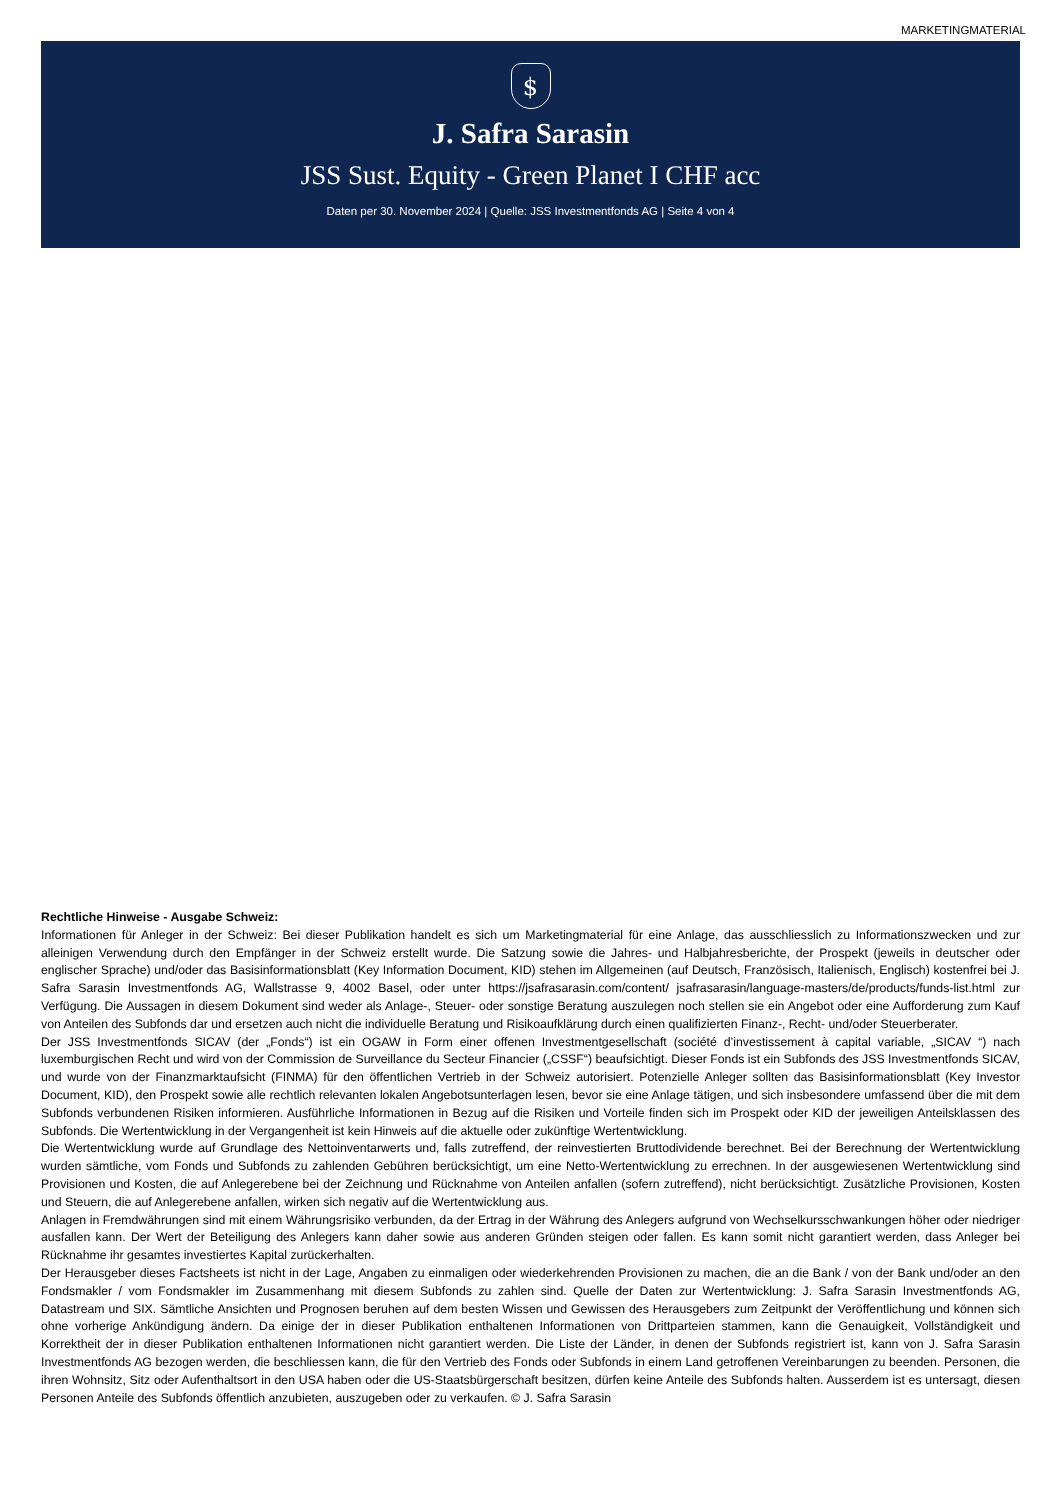MARKETINGMATERIAL
$
J. Safra Sarasin
JSS Sust. Equity - Green Planet I CHF acc
Daten per 30. November 2024 | Quelle: JSS Investmentfonds AG | Seite 4 von 4
Rechtliche Hinweise - Ausgabe Schweiz:
Informationen für Anleger in der Schweiz: Bei dieser Publikation handelt es sich um Marketingmaterial für eine Anlage, das ausschliesslich zu Informationszwecken und zur alleinigen Verwendung durch den Empfänger in der Schweiz erstellt wurde. Die Satzung sowie die Jahres- und Halbjahresberichte, der Prospekt (jeweils in deutscher oder englischer Sprache) und/oder das Basisinformationsblatt (Key Information Document, KID) stehen im Allgemeinen (auf Deutsch, Französisch, Italienisch, Englisch) kostenfrei bei J. Safra Sarasin Investmentfonds AG, Wallstrasse 9, 4002 Basel, oder unter https://jsafrasarasin.com/content/ jsafrasarasin/language-masters/de/products/funds-list.html zur Verfügung. Die Aussagen in diesem Dokument sind weder als Anlage-, Steuer- oder sonstige Beratung auszulegen noch stellen sie ein Angebot oder eine Aufforderung zum Kauf von Anteilen des Subfonds dar und ersetzen auch nicht die individuelle Beratung und Risikoaufklärung durch einen qualifizierten Finanz-, Recht- und/oder Steuerberater.
Der JSS Investmentfonds SICAV (der „Fonds“) ist ein OGAW in Form einer offenen Investmentgesellschaft (société d’investissement à capital variable, „SICAV “) nach luxemburgischen Recht und wird von der Commission de Surveillance du Secteur Financier („CSSF“) beaufsichtigt. Dieser Fonds ist ein Subfonds des JSS Investmentfonds SICAV, und wurde von der Finanzmarktaufsicht (FINMA) für den öffentlichen Vertrieb in der Schweiz autorisiert. Potenzielle Anleger sollten das Basisinformationsblatt (Key Investor Document, KID), den Prospekt sowie alle rechtlich relevanten lokalen Angebotsunterlagen lesen, bevor sie eine Anlage tätigen, und sich insbesondere umfassend über die mit dem Subfonds verbundenen Risiken informieren. Ausführliche Informationen in Bezug auf die Risiken und Vorteile finden sich im Prospekt oder KID der jeweiligen Anteilsklassen des Subfonds. Die Wertentwicklung in der Vergangenheit ist kein Hinweis auf die aktuelle oder zukünftige Wertentwicklung.
Die Wertentwicklung wurde auf Grundlage des Nettoinventarwerts und, falls zutreffend, der reinvestierten Bruttodividende berechnet. Bei der Berechnung der Wertentwicklung wurden sämtliche, vom Fonds und Subfonds zu zahlenden Gebühren berücksichtigt, um eine Netto-Wertentwicklung zu errechnen. In der ausgewiesenen Wertentwicklung sind Provisionen und Kosten, die auf Anlegerebene bei der Zeichnung und Rücknahme von Anteilen anfallen (sofern zutreffend), nicht berücksichtigt. Zusätzliche Provisionen, Kosten und Steuern, die auf Anlegerebene anfallen, wirken sich negativ auf die Wertentwicklung aus.
Anlagen in Fremdwährungen sind mit einem Währungsrisiko verbunden, da der Ertrag in der Währung des Anlegers aufgrund von Wechselkursschwankungen höher oder niedriger ausfallen kann. Der Wert der Beteiligung des Anlegers kann daher sowie aus anderen Gründen steigen oder fallen. Es kann somit nicht garantiert werden, dass Anleger bei Rücknahme ihr gesamtes investiertes Kapital zurückerhalten.
Der Herausgeber dieses Factsheets ist nicht in der Lage, Angaben zu einmaligen oder wiederkehrenden Provisionen zu machen, die an die Bank / von der Bank und/oder an den Fondsmakler / vom Fondsmakler im Zusammenhang mit diesem Subfonds zu zahlen sind. Quelle der Daten zur Wertentwicklung: J. Safra Sarasin Investmentfonds AG, Datastream und SIX. Sämtliche Ansichten und Prognosen beruhen auf dem besten Wissen und Gewissen des Herausgebers zum Zeitpunkt der Veröffentlichung und können sich ohne vorherige Ankündigung ändern. Da einige der in dieser Publikation enthaltenen Informationen von Drittparteien stammen, kann die Genauigkeit, Vollständigkeit und Korrektheit der in dieser Publikation enthaltenen Informationen nicht garantiert werden. Die Liste der Länder, in denen der Subfonds registriert ist, kann von J. Safra Sarasin Investmentfonds AG bezogen werden, die beschliessen kann, die für den Vertrieb des Fonds oder Subfonds in einem Land getroffenen Vereinbarungen zu beenden. Personen, die ihren Wohnsitz, Sitz oder Aufenthaltsort in den USA haben oder die US-Staatsbürgerschaft besitzen, dürfen keine Anteile des Subfonds halten. Ausserdem ist es untersagt, diesen Personen Anteile des Subfonds öffentlich anzubieten, auszugeben oder zu verkaufen. © J. Safra Sarasin